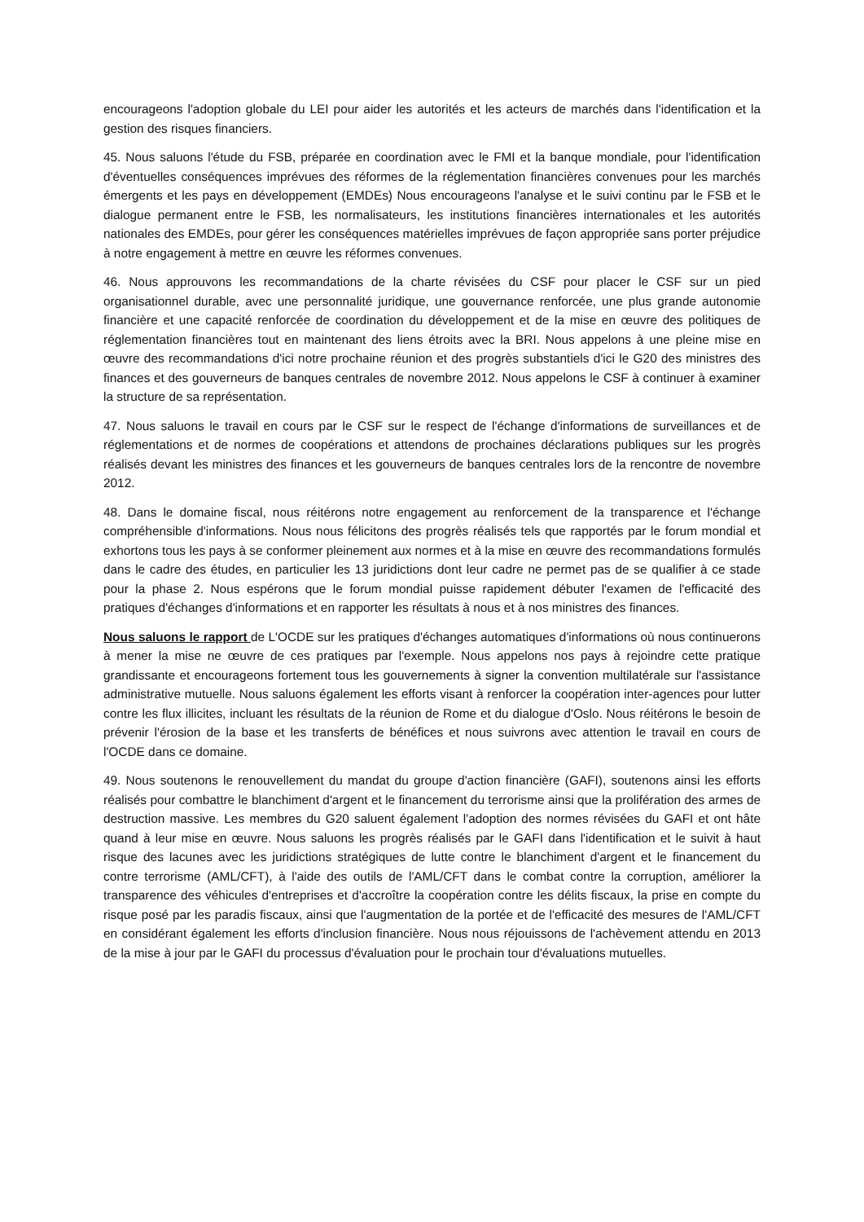encourageons l'adoption globale du LEI pour aider les autorités et les acteurs de marchés dans l'identification et la gestion des risques financiers.
45. Nous saluons l'étude du FSB, préparée en coordination avec le FMI et la banque mondiale, pour l'identification d'éventuelles conséquences imprévues des réformes de la réglementation financières convenues pour les marchés émergents et les pays en développement (EMDEs) Nous encourageons l'analyse et le suivi continu par le FSB et le dialogue permanent entre le FSB, les normalisateurs, les institutions financières internationales et les autorités nationales des EMDEs, pour gérer les conséquences matérielles imprévues de façon appropriée sans porter préjudice à notre engagement à mettre en œuvre les réformes convenues.
46. Nous approuvons les recommandations de la charte révisées du CSF pour placer le CSF sur un pied organisationnel durable, avec une personnalité juridique, une gouvernance renforcée, une plus grande autonomie financière et une capacité renforcée de coordination du développement et de la mise en œuvre des politiques de réglementation financières tout en maintenant des liens étroits avec la BRI. Nous appelons à une pleine mise en œuvre des recommandations d'ici notre prochaine réunion et des progrès substantiels d'ici le G20 des ministres des finances et des gouverneurs de banques centrales de novembre 2012. Nous appelons le CSF à continuer à examiner la structure de sa représentation.
47. Nous saluons le travail en cours par le CSF sur le respect de l'échange d'informations de surveillances et de réglementations et de normes de coopérations et attendons de prochaines déclarations publiques sur les progrès réalisés devant les ministres des finances et les gouverneurs de banques centrales lors de la rencontre de novembre 2012.
48. Dans le domaine fiscal, nous réitérons notre engagement au renforcement de la transparence et l'échange compréhensible d'informations. Nous nous félicitons des progrès réalisés tels que rapportés par le forum mondial et exhortons tous les pays à se conformer pleinement aux normes et à la mise en œuvre des recommandations formulés dans le cadre des études, en particulier les 13 juridictions dont leur cadre ne permet pas de se qualifier à ce stade pour la phase 2. Nous espérons que le forum mondial puisse rapidement débuter l'examen de l'efficacité des pratiques d'échanges d'informations et en rapporter les résultats à nous et à nos ministres des finances.
Nous saluons le rapport de L'OCDE sur les pratiques d'échanges automatiques d'informations où nous continuerons à mener la mise ne œuvre de ces pratiques par l'exemple. Nous appelons nos pays à rejoindre cette pratique grandissante et encourageons fortement tous les gouvernements à signer la convention multilatérale sur l'assistance administrative mutuelle. Nous saluons également les efforts visant à renforcer la coopération inter-agences pour lutter contre les flux illicites, incluant les résultats de la réunion de Rome et du dialogue d'Oslo. Nous réitérons le besoin de prévenir l'érosion de la base et les transferts de bénéfices et nous suivrons avec attention le travail en cours de l'OCDE dans ce domaine.
49. Nous soutenons le renouvellement du mandat du groupe d'action financière (GAFI), soutenons ainsi les efforts réalisés pour combattre le blanchiment d'argent et le financement du terrorisme ainsi que la prolifération des armes de destruction massive. Les membres du G20 saluent également l'adoption des normes révisées du GAFI et ont hâte quand à leur mise en œuvre. Nous saluons les progrès réalisés par le GAFI dans l'identification et le suivit à haut risque des lacunes avec les juridictions stratégiques de lutte contre le blanchiment d'argent et le financement du contre terrorisme (AML/CFT), à l'aide des outils de l'AML/CFT dans le combat contre la corruption, améliorer la transparence des véhicules d'entreprises et d'accroître la coopération contre les délits fiscaux, la prise en compte du risque posé par les paradis fiscaux, ainsi que l'augmentation de la portée et de l'efficacité des mesures de l'AML/CFT en considérant également les efforts d'inclusion financière. Nous nous réjouissons de l'achèvement attendu en 2013 de la mise à jour par le GAFI du processus d'évaluation pour le prochain tour d'évaluations mutuelles.